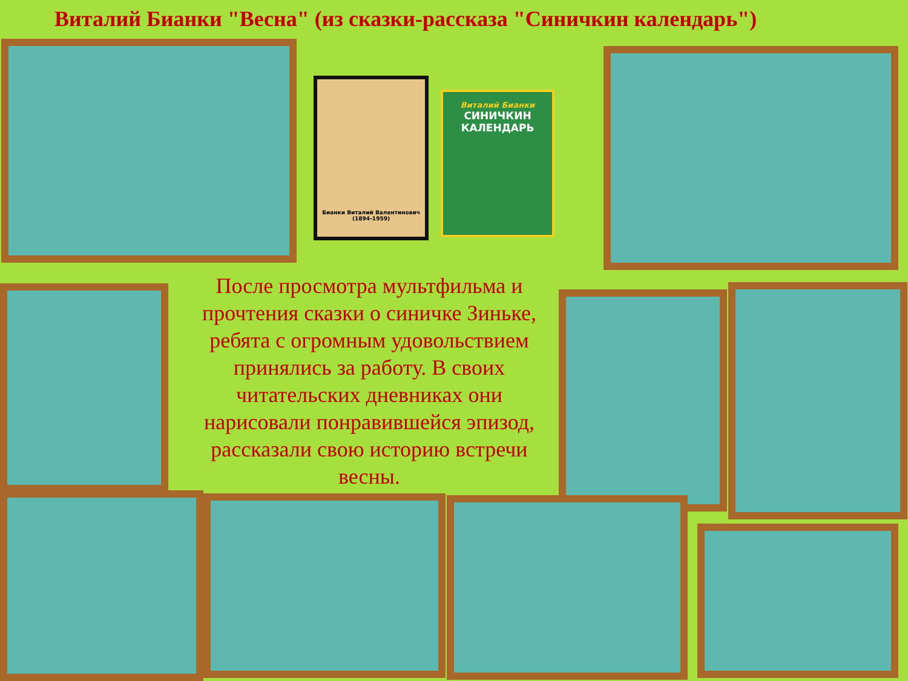Виталий Бианки "Весна" (из сказки-рассказа "Синичкин календарь")
Бианки Виталий Валентинович
(1894-1959)
Виталий Бианки
СИНИЧКИН
КАЛЕНДАРЬ
После просмотра мультфильма и прочтения сказки о синичке Зиньке, ребята с огромным удовольствием принялись за работу. В своих читательских дневниках они нарисовали понравившейся эпизод, рассказали свою историю встречи весны.